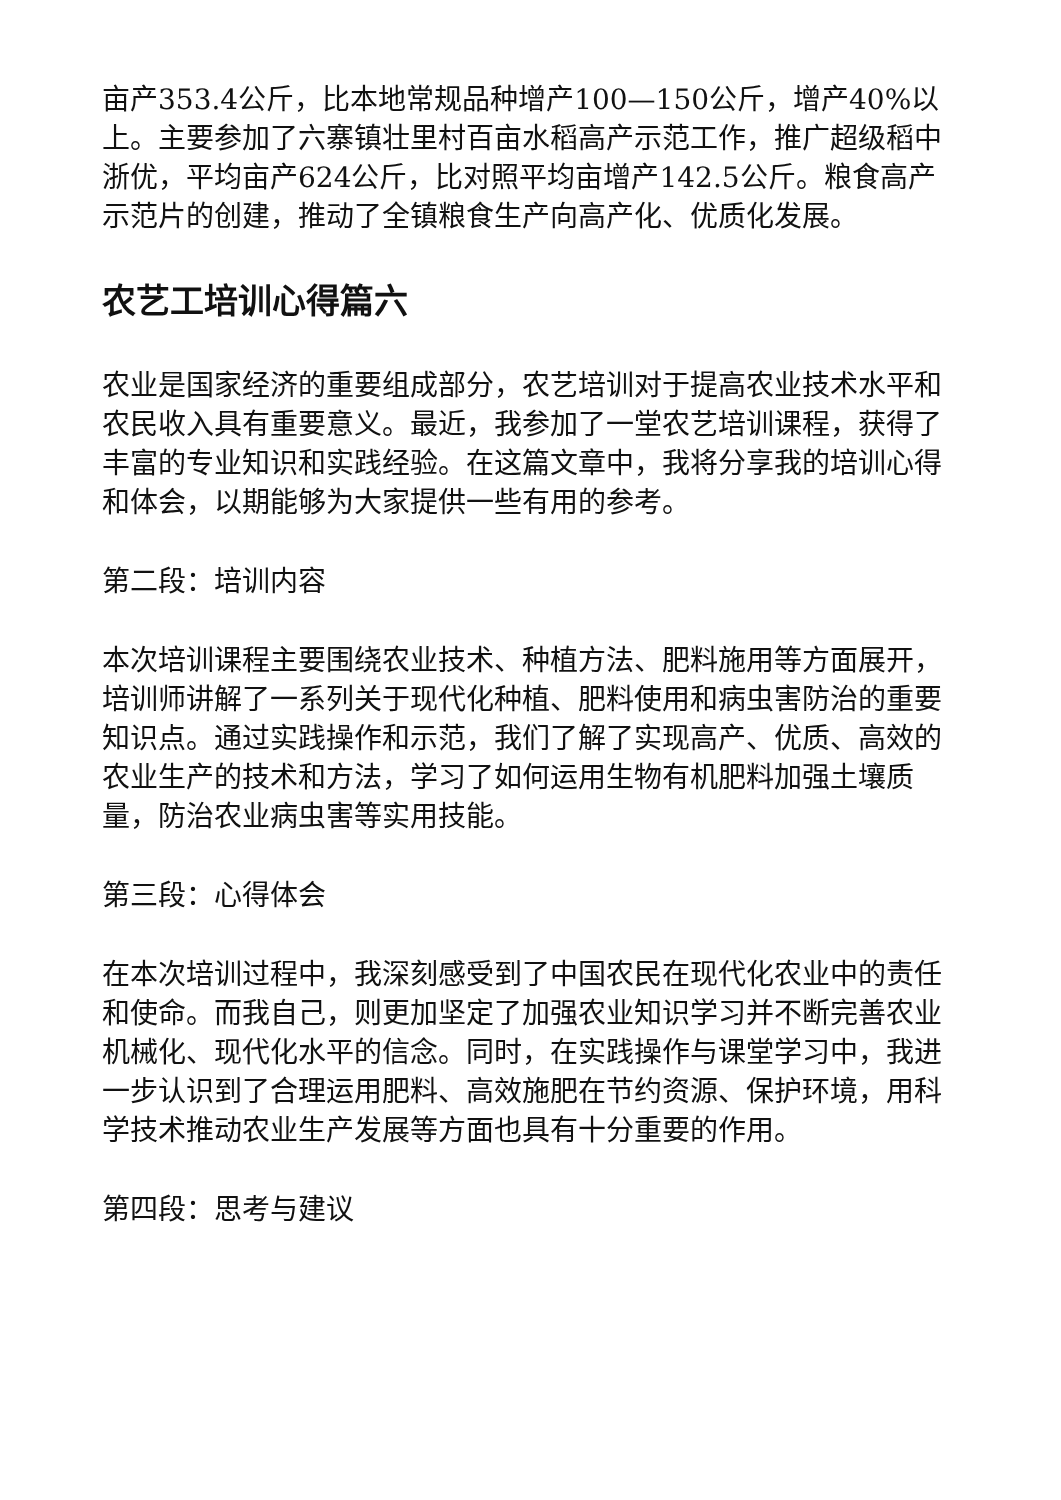亩产353.4公斤，比本地常规品种增产100—150公斤，增产40%以上。主要参加了六寨镇壮里村百亩水稻高产示范工作，推广超级稻中浙优，平均亩产624公斤，比对照平均亩增产142.5公斤。粮食高产示范片的创建，推动了全镇粮食生产向高产化、优质化发展。
农艺工培训心得篇六
农业是国家经济的重要组成部分，农艺培训对于提高农业技术水平和农民收入具有重要意义。最近，我参加了一堂农艺培训课程，获得了丰富的专业知识和实践经验。在这篇文章中，我将分享我的培训心得和体会，以期能够为大家提供一些有用的参考。
第二段：培训内容
本次培训课程主要围绕农业技术、种植方法、肥料施用等方面展开，培训师讲解了一系列关于现代化种植、肥料使用和病虫害防治的重要知识点。通过实践操作和示范，我们了解了实现高产、优质、高效的农业生产的技术和方法，学习了如何运用生物有机肥料加强土壤质量，防治农业病虫害等实用技能。
第三段：心得体会
在本次培训过程中，我深刻感受到了中国农民在现代化农业中的责任和使命。而我自己，则更加坚定了加强农业知识学习并不断完善农业机械化、现代化水平的信念。同时，在实践操作与课堂学习中，我进一步认识到了合理运用肥料、高效施肥在节约资源、保护环境，用科学技术推动农业生产发展等方面也具有十分重要的作用。
第四段：思考与建议